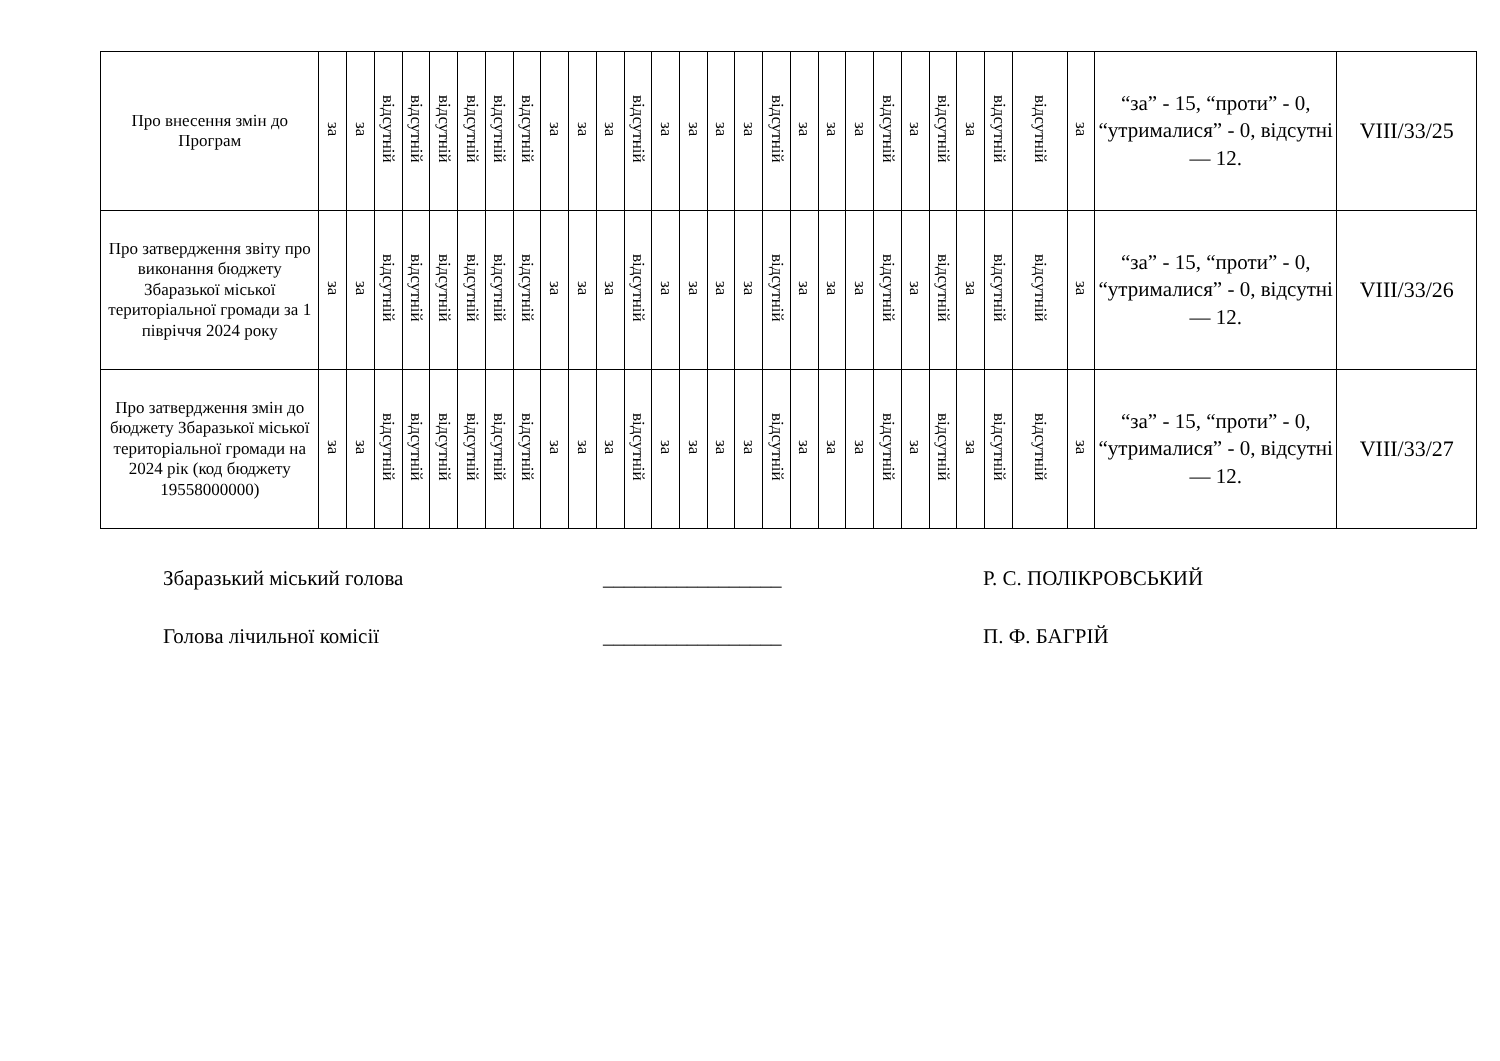| Про внесення змін до Програм | за | за | відсутній | відсутній | відсутній | відсутній | відсутній | відсутній | за | за | за | відсутній | за | за | за | за | відсутній | за | за | за | відсутній | за | відсутній | за | відсутній | відсутній | за | “за” - 15, “проти” - 0, “утрималися” - 0, відсутні — 12. | VIII/33/25 |
| Про затвердження звіту про виконання бюджету Збаразької міської територіальної громади за 1 півріччя 2024 року | за | за | відсутній | відсутній | відсутній | відсутній | відсутній | відсутній | за | за | за | відсутній | за | за | за | за | відсутній | за | за | за | відсутній | за | відсутній | за | відсутній | відсутній | за | “за” - 15, “проти” - 0, “утрималися” - 0, відсутні — 12. | VIII/33/26 |
| Про затвердження змін до бюджету Збаразької міської територіальної громади на 2024 рік (код бюджету 19558000000) | за | за | відсутній | відсутній | відсутній | відсутній | відсутній | відсутній | за | за | за | відсутній | за | за | за | за | відсутній | за | за | за | відсутній | за | відсутній | за | відсутній | відсутній | за | “за” - 15, “проти” - 0, “утрималися” - 0, відсутні — 12. | VIII/33/27 |
Збаразький міський голова _________________ Р. С. ПОЛІКРОВСЬКИЙ
Голова лічильної комісії _________________ П. Ф. БАГРІЙ